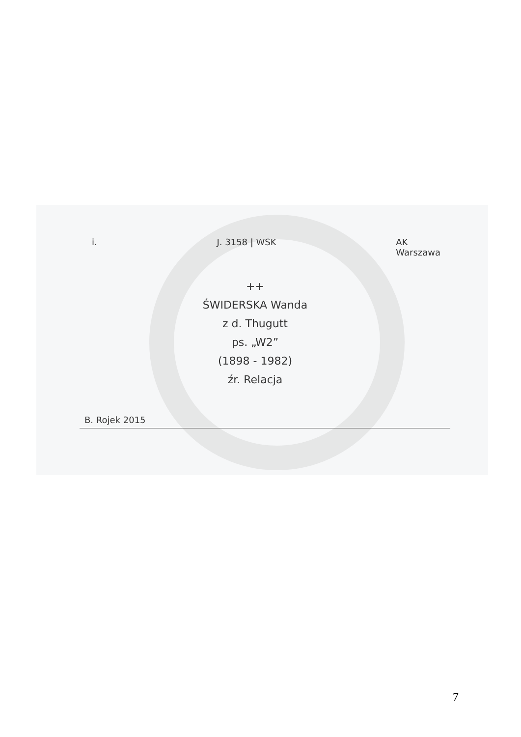i. J. 3158 | WSK AK
Warszawa
++
ŚWIDERSKA Wanda
z d. Thugutt
ps. „W2”
(1898 - 1982)
źr. Relacja
B. Rojek 2015
7